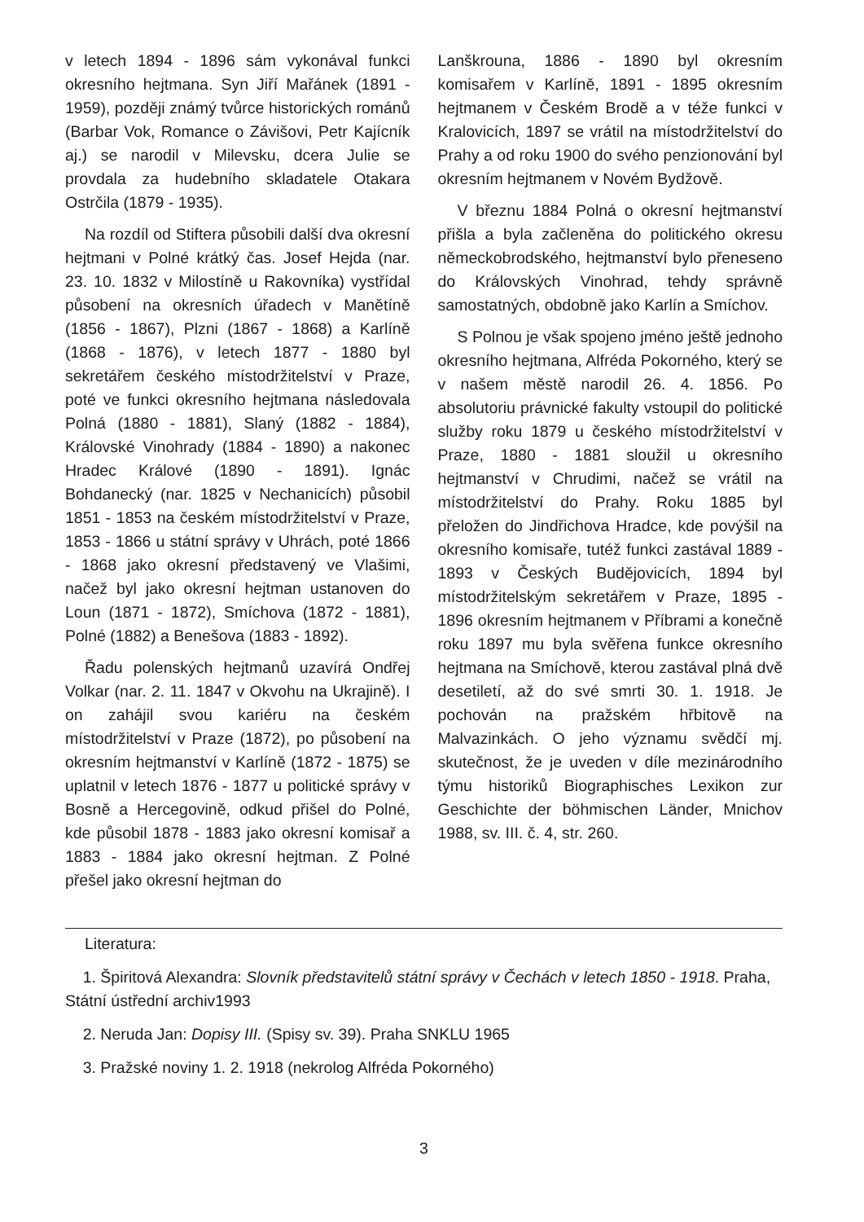v letech 1894 - 1896 sám vykonával funkci okresního hejtmana. Syn Jiří Mařánek (1891 - 1959), později známý tvůrce historických románů (Barbar Vok, Romance o Závišovi, Petr Kajícník aj.) se narodil v Milevsku, dcera Julie se provdala za hudebního skladatele Otakara Ostrčila (1879 - 1935).
Na rozdíl od Stiftera působili další dva okresní hejtmani v Polné krátký čas. Josef Hejda (nar. 23. 10. 1832 v Milostíně u Rakovníka) vystřídal působení na okresních úřadech v Manětíně (1856 - 1867), Plzni (1867 - 1868) a Karlíně (1868 - 1876), v letech 1877 - 1880 byl sekretářem českého místodržitelství v Praze, poté ve funkci okresního hejtmana následovala Polná (1880 - 1881), Slaný (1882 - 1884), Královské Vinohrady (1884 - 1890) a nakonec Hradec Králové (1890 - 1891). Ignác Bohdanecký (nar. 1825 v Nechanicích) působil 1851 - 1853 na českém místodržitelství v Praze, 1853 - 1866 u státní správy v Uhrách, poté 1866 - 1868 jako okresní představený ve Vlašimi, načež byl jako okresní hejtman ustanoven do Loun (1871 - 1872), Smíchova (1872 - 1881), Polné (1882) a Benešova (1883 - 1892).
Řadu polenských hejtmanů uzavírá Ondřej Volkar (nar. 2. 11. 1847 v Okvohu na Ukrajině). I on zahájil svou kariéru na českém místodržitelství v Praze (1872), po působení na okresním hejtmanství v Karlíně (1872 - 1875) se uplatnil v letech 1876 - 1877 u politické správy v Bosně a Hercegovině, odkud přišel do Polné, kde působil 1878 - 1883 jako okresní komisař a 1883 - 1884 jako okresní hejtman. Z Polné přešel jako okresní hejtman do
Lanškrouna, 1886 - 1890 byl okresním komisařem v Karlíně, 1891 - 1895 okresním hejtmanem v Českém Brodě a v téže funkci v Kralovicích, 1897 se vrátil na místodržitelství do Prahy a od roku 1900 do svého penzionování byl okresním hejtmanem v Novém Bydžově.
V březnu 1884 Polná o okresní hejtmanství přišla a byla začleněna do politického okresu německobrodského, hejtmanství bylo přeneseno do Královských Vinohrad, tehdy správně samostatných, obdobně jako Karlín a Smíchov.
S Polnou je však spojeno jméno ještě jednoho okresního hejtmana, Alfréda Pokorného, který se v našem městě narodil 26. 4. 1856. Po absolutoriu právnické fakulty vstoupil do politické služby roku 1879 u českého místodržitelství v Praze, 1880 - 1881 sloužil u okresního hejtmanství v Chrudimi, načež se vrátil na místodržitelství do Prahy. Roku 1885 byl přeložen do Jindřichova Hradce, kde povýšil na okresního komisaře, tutéž funkci zastával 1889 - 1893 v Českých Budějovicích, 1894 byl místodržitelským sekretářem v Praze, 1895 - 1896 okresním hejtmanem v Příbrami a konečně roku 1897 mu byla svěřena funkce okresního hejtmana na Smíchově, kterou zastával plná dvě desetiletí, až do své smrti 30. 1. 1918. Je pochován na pražském hřbitově na Malvazinkách. O jeho významu svědčí mj. skutečnost, že je uveden v díle mezinárodního týmu historiků Biographisches Lexikon zur Geschichte der böhmischen Länder, Mnichov 1988, sv. III. č. 4, str. 260.
Literatura:
1. Špiritová Alexandra: Slovník představitelů státní správy v Čechách v letech 1850 - 1918. Praha, Státní ústřední archiv1993
2. Neruda Jan: Dopisy III. (Spisy sv. 39). Praha SNKLU 1965
3. Pražské noviny 1. 2. 1918 (nekrolog Alfréda Pokorného)
3